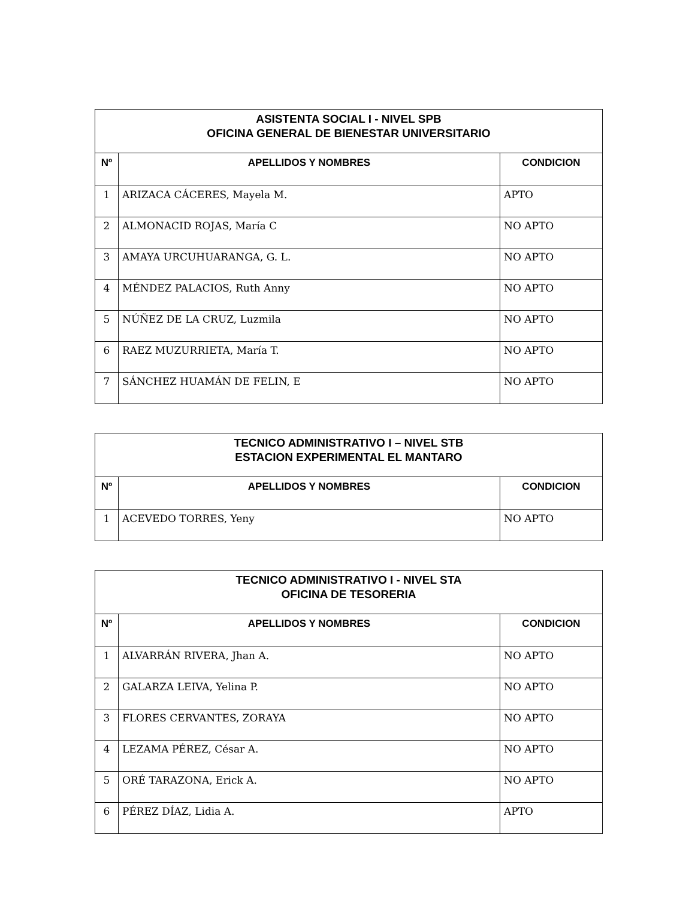| ASISTENTA SOCIAL I - NIVEL SPB OFICINA GENERAL DE BIENESTAR UNIVERSITARIO | | |
| --- | --- | --- |
| Nº | APELLIDOS Y NOMBRES | CONDICION |
| 1 | ARIZACA CÁCERES, Mayela M. | APTO |
| 2 | ALMONACID ROJAS, María C | NO APTO |
| 3 | AMAYA URCUHUARANGA, G. L. | NO APTO |
| 4 | MÉNDEZ PALACIOS, Ruth Anny | NO APTO |
| 5 | NÚÑEZ DE LA CRUZ, Luzmila | NO APTO |
| 6 | RAEZ MUZURRIETA, María T. | NO APTO |
| 7 | SÁNCHEZ HUAMÁN DE FELIN, E | NO APTO |
| TECNICO ADMINISTRATIVO I – NIVEL STB ESTACION EXPERIMENTAL EL MANTARO | | |
| --- | --- | --- |
| Nº | APELLIDOS Y NOMBRES | CONDICION |
| 1 | ACEVEDO TORRES, Yeny | NO APTO |
| TECNICO ADMINISTRATIVO I - NIVEL STA OFICINA DE TESORERIA | | |
| --- | --- | --- |
| Nº | APELLIDOS Y NOMBRES | CONDICION |
| 1 | ALVARRÁN RIVERA, Jhan A. | NO APTO |
| 2 | GALARZA LEIVA, Yelina P. | NO APTO |
| 3 | FLORES CERVANTES, ZORAYA | NO APTO |
| 4 | LEZAMA PÉREZ, César A. | NO APTO |
| 5 | ORÉ TARAZONA, Erick A. | NO APTO |
| 6 | PÉREZ DÍAZ, Lidia A. | APTO |